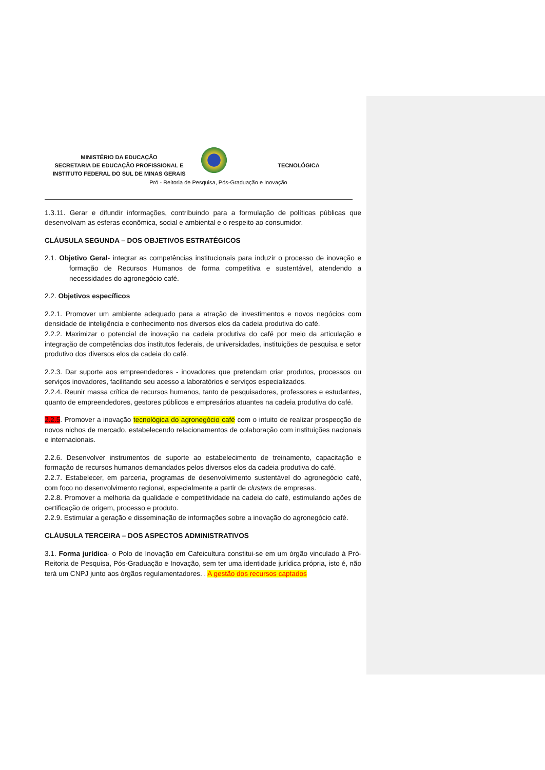MINISTÉRIO DA EDUCAÇÃO
SECRETARIA DE EDUCAÇÃO PROFISSIONAL E
INSTITUTO FEDERAL DO SUL DE MINAS GERAIS
TECNOLÓGICA
Pró - Reitoria de Pesquisa, Pós-Graduação e Inovação
1.3.11. Gerar e difundir informações, contribuindo para a formulação de políticas públicas que desenvolvam as esferas econômica, social e ambiental e o respeito ao consumidor.
CLÁUSULA SEGUNDA – DOS OBJETIVOS ESTRATÉGICOS
2.1. Objetivo Geral- integrar as competências institucionais para induzir o processo de inovação e formação de Recursos Humanos de forma competitiva e sustentável, atendendo a necessidades do agronegócio café.
2.2. Objetivos específicos
2.2.1. Promover um ambiente adequado para a atração de investimentos e novos negócios com densidade de inteligência e conhecimento nos diversos elos da cadeia produtiva do café.
2.2.2. Maximizar o potencial de inovação na cadeia produtiva do café por meio da articulação e integração de competências dos institutos federais, de universidades, instituições de pesquisa e setor produtivo dos diversos elos da cadeia do café.
2.2.3. Dar suporte aos empreendedores - inovadores que pretendam criar produtos, processos ou serviços inovadores, facilitando seu acesso a laboratórios e serviços especializados.
2.2.4. Reunir massa crítica de recursos humanos, tanto de pesquisadores, professores e estudantes, quanto de empreendedores, gestores públicos e empresários atuantes na cadeia produtiva do café.
2.2.5. Promover a inovação tecnológica do agronegócio café com o intuito de realizar prospecção de novos nichos de mercado, estabelecendo relacionamentos de colaboração com instituições nacionais e internacionais.
2.2.6. Desenvolver instrumentos de suporte ao estabelecimento de treinamento, capacitação e formação de recursos humanos demandados pelos diversos elos da cadeia produtiva do café.
2.2.7. Estabelecer, em parceria, programas de desenvolvimento sustentável do agronegócio café, com foco no desenvolvimento regional, especialmente a partir de clusters de empresas.
2.2.8. Promover a melhoria da qualidade e competitividade na cadeia do café, estimulando ações de certificação de origem, processo e produto.
2.2.9. Estimular a geração e disseminação de informações sobre a inovação do agronegócio café.
CLÁUSULA TERCEIRA – DOS ASPECTOS ADMINISTRATIVOS
3.1. Forma jurídica- o Polo de Inovação em Cafeicultura constitui-se em um órgão vinculado à Pró- Reitoria de Pesquisa, Pós-Graduação e Inovação, sem ter uma identidade jurídica própria, isto é, não terá um CNPJ junto aos órgãos regulamentadores. . A gestão dos recursos captados